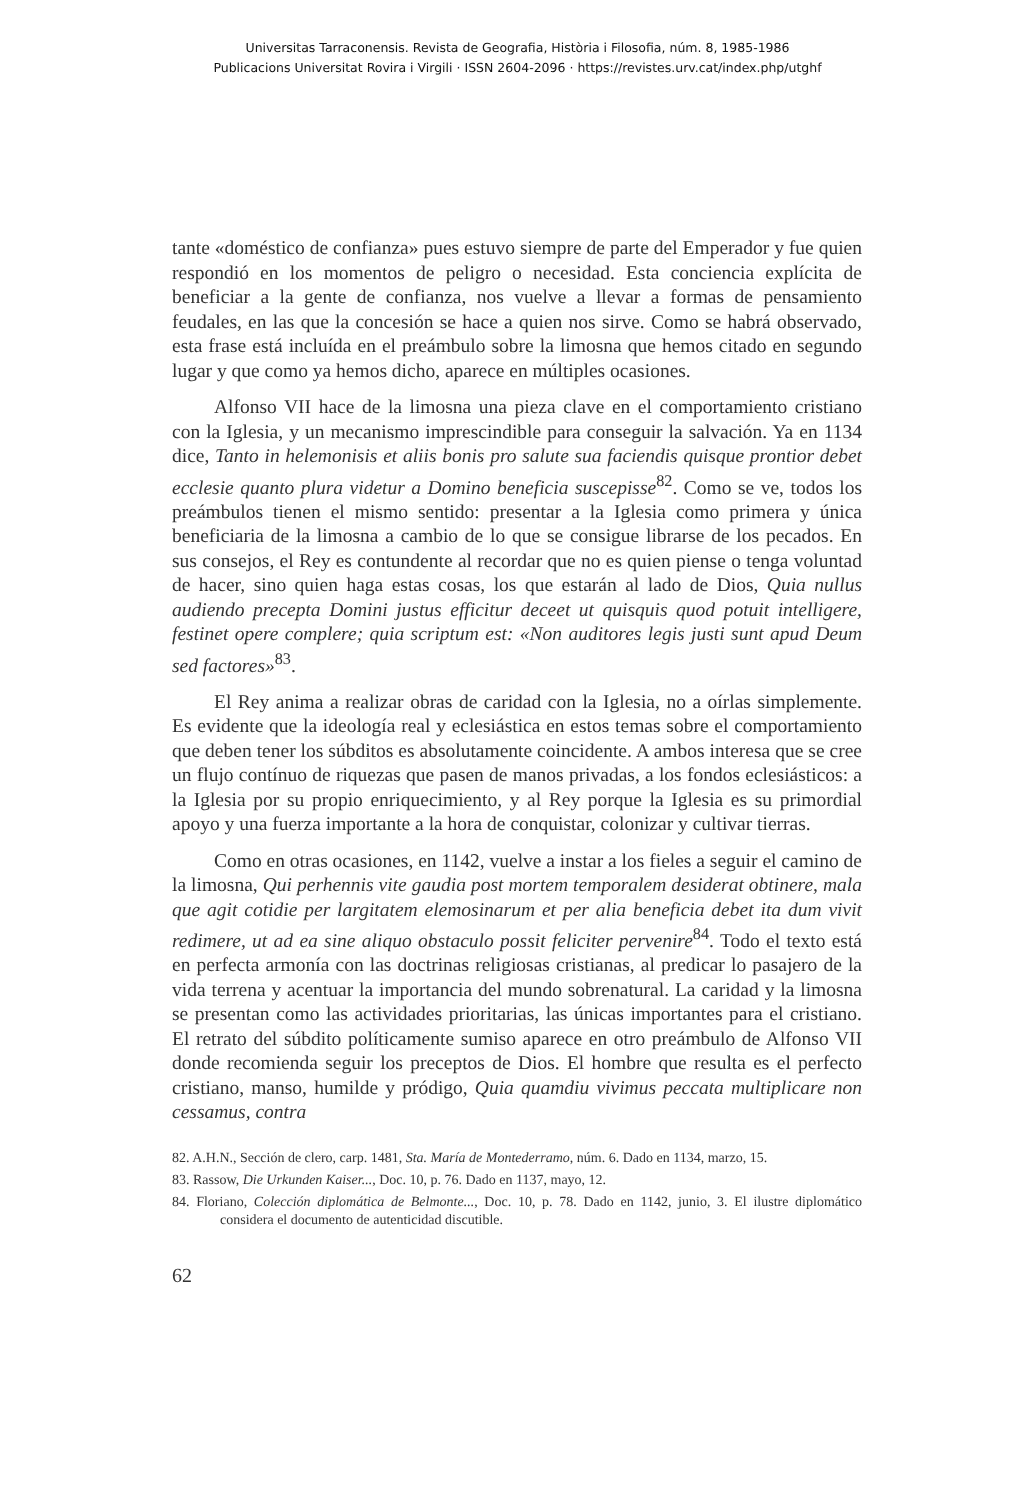Universitas Tarraconensis. Revista de Geografia, Història i Filosofia, núm. 8, 1985-1986
Publicacions Universitat Rovira i Virgili · ISSN 2604-2096 · https://revistes.urv.cat/index.php/utghf
tante «doméstico de confianza» pues estuvo siempre de parte del Emperador y fue quien respondió en los momentos de peligro o necesidad. Esta conciencia explícita de beneficiar a la gente de confianza, nos vuelve a llevar a formas de pensamiento feudales, en las que la concesión se hace a quien nos sirve. Como se habrá observado, esta frase está incluída en el preámbulo sobre la limosna que hemos citado en segundo lugar y que como ya hemos dicho, aparece en múltiples ocasiones.
Alfonso VII hace de la limosna una pieza clave en el comportamiento cristiano con la Iglesia, y un mecanismo imprescindible para conseguir la salvación. Ya en 1134 dice, Tanto in helemonisis et aliis bonis pro salute sua faciendis quisque prontior debet ecclesie quanto plura videtur a Domino beneficia suscepisse<sup>82</sup>. Como se ve, todos los preámbulos tienen el mismo sentido: presentar a la Iglesia como primera y única beneficiaria de la limosna a cambio de lo que se consigue librarse de los pecados. En sus consejos, el Rey es contundente al recordar que no es quien piense o tenga voluntad de hacer, sino quien haga estas cosas, los que estarán al lado de Dios, Quia nullus audiendo precepta Domini justus efficitur deceet ut quisquis quod potuit intelligere, festinet opere complere; quia scriptum est: «Non auditores legis justi sunt apud Deum sed factores»<sup>83</sup>.
El Rey anima a realizar obras de caridad con la Iglesia, no a oírlas simplemente. Es evidente que la ideología real y eclesiástica en estos temas sobre el comportamiento que deben tener los súbditos es absolutamente coincidente. A ambos interesa que se cree un flujo contínuo de riquezas que pasen de manos privadas, a los fondos eclesiásticos: a la Iglesia por su propio enriquecimiento, y al Rey porque la Iglesia es su primordial apoyo y una fuerza importante a la hora de conquistar, colonizar y cultivar tierras.
Como en otras ocasiones, en 1142, vuelve a instar a los fieles a seguir el camino de la limosna, Qui perhennis vite gaudia post mortem temporalem desiderat obtinere, mala que agit cotidie per largitatem elemosinarum et per alia beneficia debet ita dum vivit redimere, ut ad ea sine aliquo obstaculo possit feliciter pervenire<sup>84</sup>. Todo el texto está en perfecta armonía con las doctrinas religiosas cristianas, al predicar lo pasajero de la vida terrena y acentuar la importancia del mundo sobrenatural. La caridad y la limosna se presentan como las actividades prioritarias, las únicas importantes para el cristiano. El retrato del súbdito políticamente sumiso aparece en otro preámbulo de Alfonso VII donde recomienda seguir los preceptos de Dios. El hombre que resulta es el perfecto cristiano, manso, humilde y pródigo, Quia quamdiu vivimus peccata multiplicare non cessamus, contra
82. A.H.N., Sección de clero, carp. 1481, Sta. María de Montederramo, núm. 6. Dado en 1134, marzo, 15.
83. Rassow, Die Urkunden Kaiser..., Doc. 10, p. 76. Dado en 1137, mayo, 12.
84. Floriano, Colección diplomática de Belmonte..., Doc. 10, p. 78. Dado en 1142, junio, 3. El ilustre diplomático considera el documento de autenticidad discutible.
62